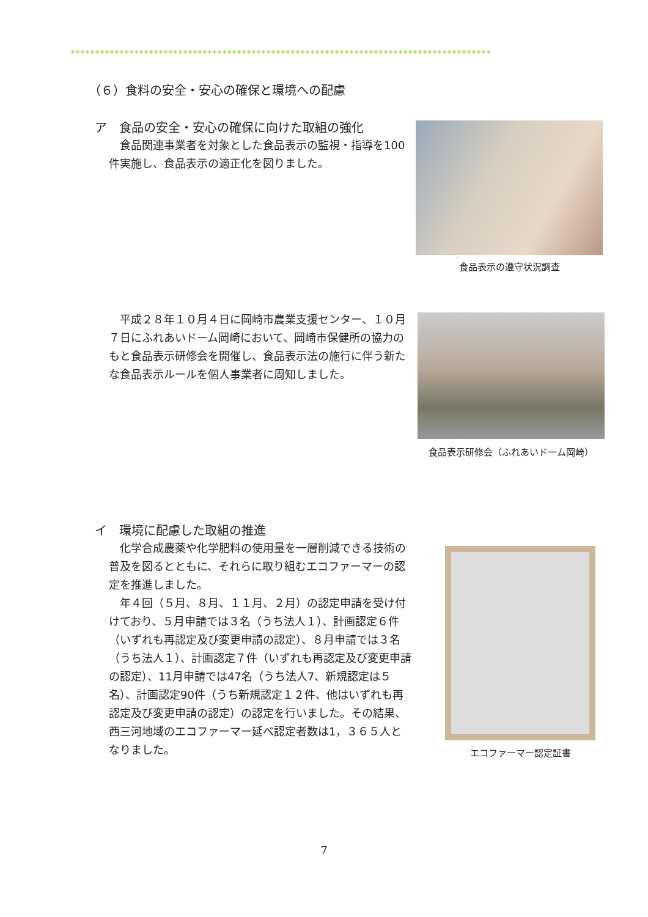**************************************************************************************
（６）食料の安全・安心の確保と環境への配慮
ア　食品の安全・安心の確保に向けた取組の強化
　食品関連事業者を対象とした食品表示の監視・指導を100件実施し、食品表示の適正化を図りました。
食品表示の遵守状況調査
　平成２８年１０月４日に岡崎市農業支援センター、１０月７日にふれあいドーム岡崎において、岡崎市保健所の協力のもと食品表示研修会を開催し、食品表示法の施行に伴う新たな食品表示ルールを個人事業者に周知しました。
食品表示研修会（ふれあいドーム岡崎）
イ　環境に配慮した取組の推進
　化学合成農薬や化学肥料の使用量を一層削減できる技術の普及を図るとともに、それらに取り組むエコファーマーの認定を推進しました。
　年４回（５月、８月、１１月、２月）の認定申請を受け付けており、５月申請では３名（うち法人１）、計画認定６件（いずれも再認定及び変更申請の認定）、８月申請では３名（うち法人１）、計画認定７件（いずれも再認定及び変更申請の認定）、11月申請では47名（うち法人7、新規認定は５名）、計画認定90件（うち新規認定１２件、他はいずれも再認定及び変更申請の認定）の認定を行いました。その結果、西三河地域のエコファーマー延べ認定者数は1，３６５人となりました。
エコファーマー認定証書
7